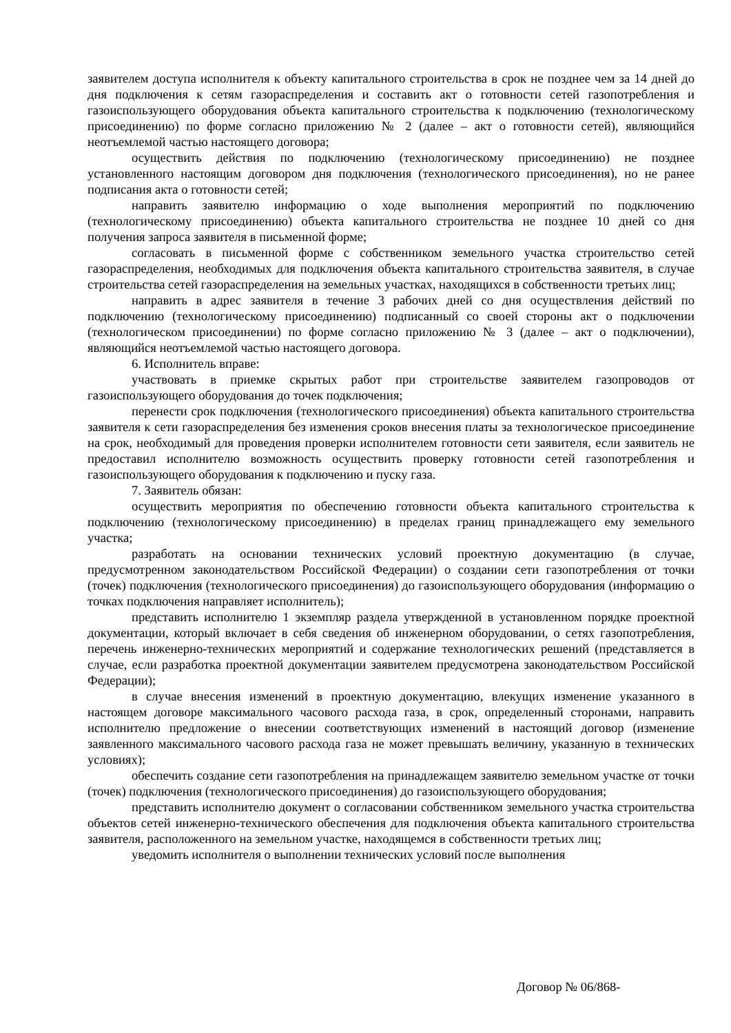заявителем доступа исполнителя к объекту капитального строительства в срок не позднее чем за 14 дней до дня подключения к сетям газораспределения и составить акт о готовности сетей газопотребления и газоиспользующего оборудования объекта капитального строительства к подключению (технологическому присоединению) по форме согласно приложению № 2 (далее – акт о готовности сетей), являющийся неотъемлемой частью настоящего договора;
осуществить действия по подключению (технологическому присоединению) не позднее установленного настоящим договором дня подключения (технологического присоединения), но не ранее подписания акта о готовности сетей;
направить заявителю информацию о ходе выполнения мероприятий по подключению (технологическому присоединению) объекта капитального строительства не позднее 10 дней со дня получения запроса заявителя в письменной форме;
согласовать в письменной форме с собственником земельного участка строительство сетей газораспределения, необходимых для подключения объекта капитального строительства заявителя, в случае строительства сетей газораспределения на земельных участках, находящихся в собственности третьих лиц;
направить в адрес заявителя в течение 3 рабочих дней со дня осуществления действий по подключению (технологическому присоединению) подписанный со своей стороны акт о подключении (технологическом присоединении) по форме согласно приложению № 3 (далее – акт о подключении), являющийся неотъемлемой частью настоящего договора.
6. Исполнитель вправе:
участвовать в приемке скрытых работ при строительстве заявителем газопроводов от газоиспользующего оборудования до точек подключения;
перенести срок подключения (технологического присоединения) объекта капитального строительства заявителя к сети газораспределения без изменения сроков внесения платы за технологическое присоединение на срок, необходимый для проведения проверки исполнителем готовности сети заявителя, если заявитель не предоставил исполнителю возможность осуществить проверку готовности сетей газопотребления и газоиспользующего оборудования к подключению и пуску газа.
7. Заявитель обязан:
осуществить мероприятия по обеспечению готовности объекта капитального строительства к подключению (технологическому присоединению) в пределах границ принадлежащего ему земельного участка;
разработать на основании технических условий проектную документацию (в случае, предусмотренном законодательством Российской Федерации) о создании сети газопотребления от точки (точек) подключения (технологического присоединения) до газоиспользующего оборудования (информацию о точках подключения направляет исполнитель);
представить исполнителю 1 экземпляр раздела утвержденной в установленном порядке проектной документации, который включает в себя сведения об инженерном оборудовании, о сетях газопотребления, перечень инженерно-технических мероприятий и содержание технологических решений (представляется в случае, если разработка проектной документации заявителем предусмотрена законодательством Российской Федерации);
в случае внесения изменений в проектную документацию, влекущих изменение указанного в настоящем договоре максимального часового расхода газа, в срок, определенный сторонами, направить исполнителю предложение о внесении соответствующих изменений в настоящий договор (изменение заявленного максимального часового расхода газа не может превышать величину, указанную в технических условиях);
обеспечить создание сети газопотребления на принадлежащем заявителю земельном участке от точки (точек) подключения (технологического присоединения) до газоиспользующего оборудования;
представить исполнителю документ о согласовании собственником земельного участка строительства объектов сетей инженерно-технического обеспечения для подключения объекта капитального строительства заявителя, расположенного на земельном участке, находящемся в собственности третьих лиц;
уведомить исполнителя о выполнении технических условий после выполнения
Договор № 06/868-